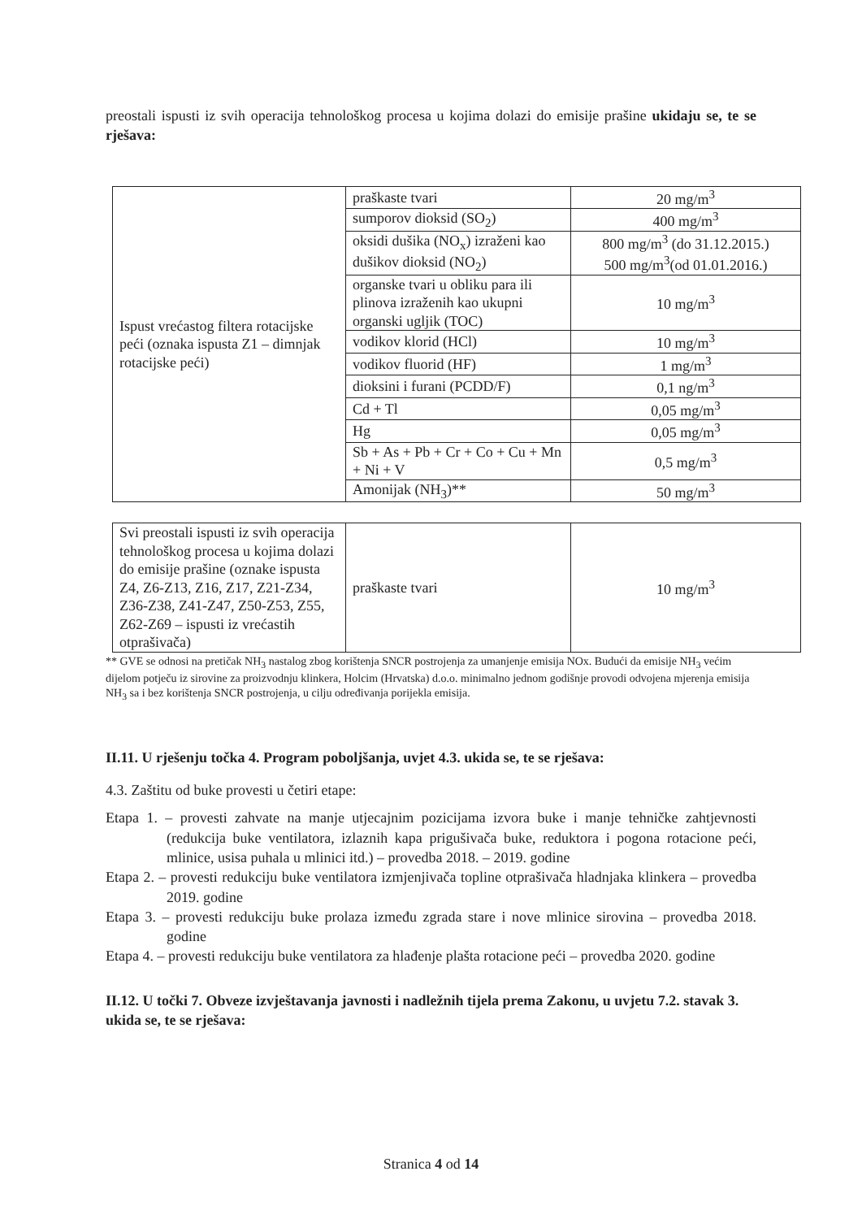preostali ispusti iz svih operacija tehnološkog procesa u kojima dolazi do emisije prašine ukidaju se, te se rješava:
| Ispust vrećastog filtera rotacijske peći (oznaka ispusta Z1 – dimnjak rotacijske peći) | praškaste tvari | 20 mg/m<sup>3</sup> |
| | sumporov dioksid (SO<sub>2</sub>) | 400 mg/m<sup>3</sup> |
| | oksidi dušika (NO<sub>x</sub>) izraženi kao dušikov dioksid (NO<sub>2</sub>) | 800 mg/m<sup>3</sup> (do 31.12.2015.) 500 mg/m<sup>3</sup>(od 01.01.2016.) |
| | organske tvari u obliku para ili plinova izraženih kao ukupni organski ugljik (TOC) | 10 mg/m<sup>3</sup> |
| | vodikov klorid (HCl) | 10 mg/m<sup>3</sup> |
| | vodikov fluorid (HF) | 1 mg/m<sup>3</sup> |
| | dioksini i furani (PCDD/F) | 0,1 ng/m<sup>3</sup> |
| | Cd + Tl | 0,05 mg/m<sup>3</sup> |
| | Hg | 0,05 mg/m<sup>3</sup> |
| | Sb + As + Pb + Cr + Co + Cu + Mn + Ni + V | 0,5 mg/m<sup>3</sup> |
| | Amonijak (NH<sub>3</sub>)** | 50 mg/m<sup>3</sup> |
| Svi preostali ispusti iz svih operacija tehnološkog procesa u kojima dolazi do emisije prašine (oznake ispusta Z4, Z6-Z13, Z16, Z17, Z21-Z34, Z36-Z38, Z41-Z47, Z50-Z53, Z55, Z62-Z69 – ispusti iz vrećastih otprašivača) | praškaste tvari | 10 mg/m<sup>3</sup> |
** GVE se odnosi na pretičak NH<sub>3</sub> nastalog zbog korištenja SNCR postrojenja za umanjenje emisija NOx. Budući da emisije NH<sub>3</sub> većim dijelom potječu iz sirovine za proizvodnju klinkera, Holcim (Hrvatska) d.o.o. minimalno jednom godišnje provodi odvojena mjerenja emisija NH<sub>3</sub> sa i bez korištenja SNCR postrojenja, u cilju određivanja porijekla emisija.
II.11. U rješenju točka 4. Program poboljšanja, uvjet 4.3. ukida se, te se rješava:
4.3. Zaštitu od buke provesti u četiri etape:
Etapa 1. – provesti zahvate na manje utjecajnim pozicijama izvora buke i manje tehničke zahtjevnosti (redukcija buke ventilatora, izlaznih kapa prigušivača buke, reduktora i pogona rotacione peći, mlinice, usisa puhala u mlinici itd.) – provedba 2018. – 2019. godine
Etapa 2. – provesti redukciju buke ventilatora izmjenjivača topline otprašivača hladnjaka klinkera – provedba 2019. godine
Etapa 3. – provesti redukciju buke prolaza između zgrada stare i nove mlinice sirovina – provedba 2018. godine
Etapa 4. – provesti redukciju buke ventilatora za hlađenje plašta rotacione peći – provedba 2020. godine
II.12. U točki 7. Obveze izvještavanja javnosti i nadležnih tijela prema Zakonu, u uvjetu 7.2. stavak 3. ukida se, te se rješava:
Stranica 4 od 14